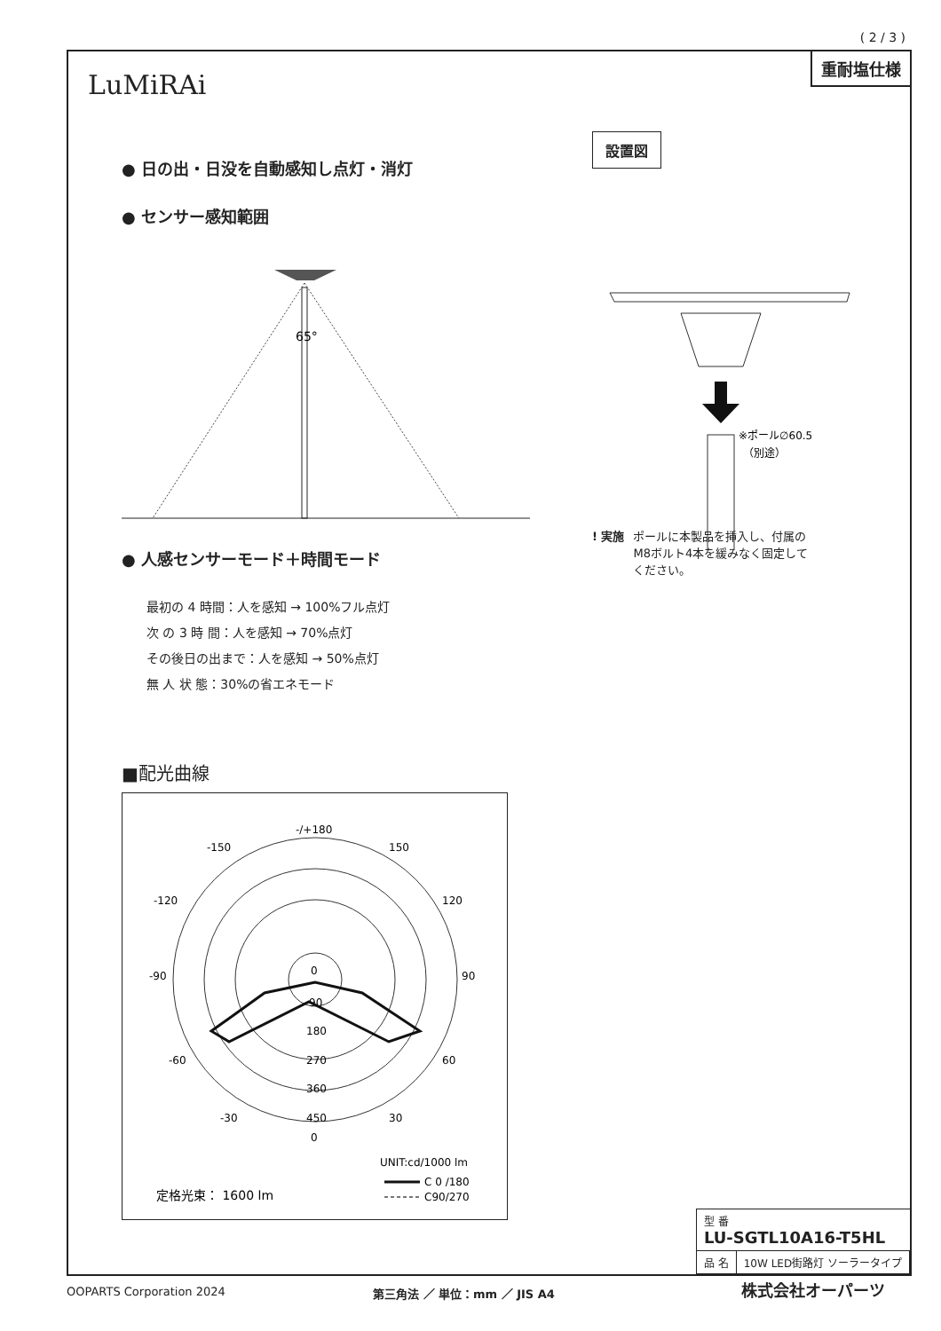( 2 / 3 )
LuMiRAi
重耐塩仕様
● 日の出・日没を自動感知し点灯・消灯
● センサー感知範囲
65°
● 人感センサーモード＋時間モード
最初の 4 時間：人を感知 → 100%フル点灯
次 の 3 時 間：人を感知 → 70%点灯
その後日の出まで：人を感知 → 50%点灯
無 人 状 態：30%の省エネモード
■配光曲線
-/+180
-150
150
-120
120
-90
90
-60
60
-30
30
0
90
180
270
360
450
0
UNIT:cd/1000 lm
C 0 /180
C90/270
定格光束： 1600 lm
設置図
※ポール∅60.5
（別途）
! 実施 ポールに本製品を挿入し、付属の
M8ボルト4本を緩みなく固定して
ください。
| 型 番 LU-SGTL10A16-T5HL | |
| 品 名 | 10W LED街路灯 ソーラータイプ |
OOPARTS Corporation 2024 第三角法 ／ 単位：mm ／ JIS A4 株式会社オーパーツ